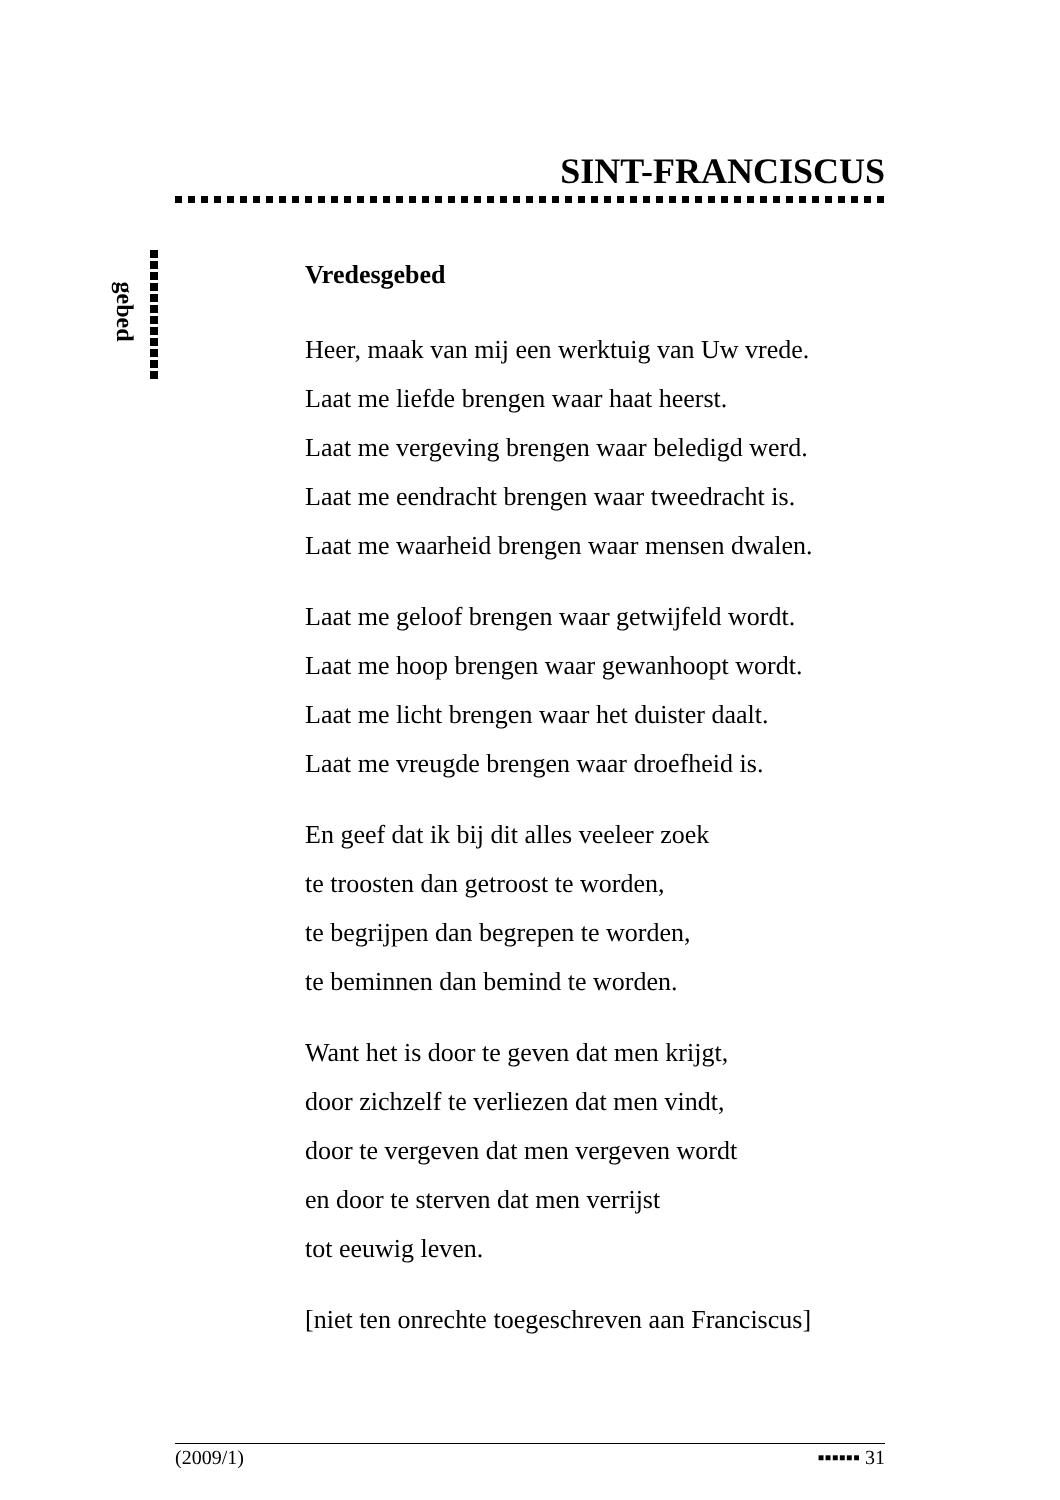SINT-FRANCISCUS
gebed
Vredesgebed
Heer, maak van mij een werktuig van Uw vrede.
Laat me liefde brengen waar haat heerst.
Laat me vergeving brengen waar beledigd werd.
Laat me eendracht brengen waar tweedracht is.
Laat me waarheid brengen waar mensen dwalen.
Laat me geloof brengen waar getwijfeld wordt.
Laat me hoop brengen waar gewanhoopt wordt.
Laat me licht brengen waar het duister daalt.
Laat me vreugde brengen waar droefheid is.
En geef dat ik bij dit alles veeleer zoek
te troosten dan getroost te worden,
te begrijpen dan begrepen te worden,
te beminnen dan bemind te worden.
Want het is door te geven dat men krijgt,
door zichzelf te verliezen dat men vindt,
door te vergeven dat men vergeven wordt
en door te sterven dat men verrijst
tot eeuwig leven.
[niet ten onrechte toegeschreven aan Franciscus]
(2009/1) ▪▪▪▪▪▪ 31